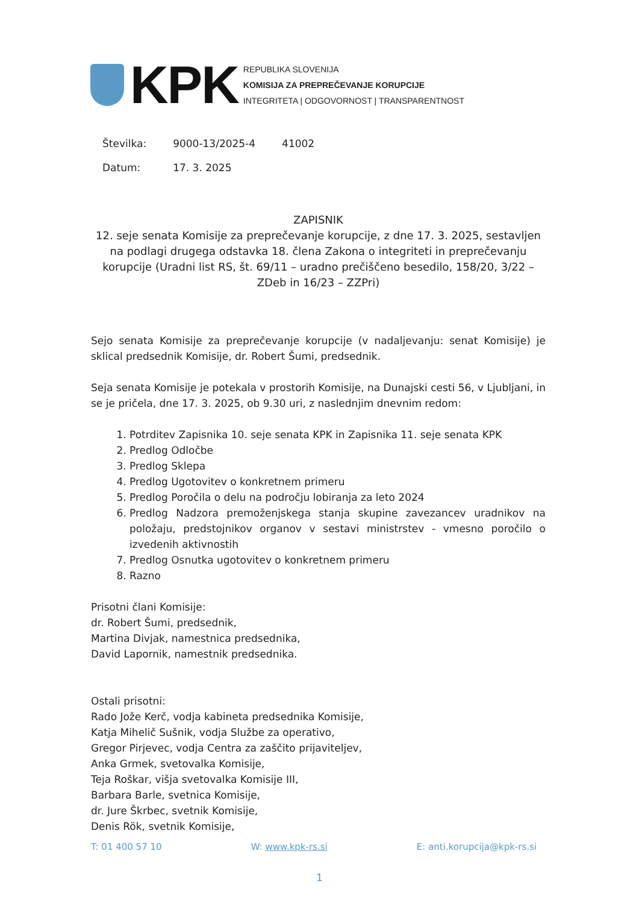KPK
REPUBLIKA SLOVENIJA
KOMISIJA ZA PREPREČEVANJE KORUPCIJE
INTEGRITETA | ODGOVORNOST | TRANSPARENTNOST
| Številka: | 9000-13/2025-4 | 41002 |
| Datum: | 17. 3. 2025 | |
ZAPISNIK
12. seje senata Komisije za preprečevanje korupcije, z dne 17. 3. 2025, sestavljen na podlagi drugega odstavka 18. člena Zakona o integriteti in preprečevanju korupcije (Uradni list RS, št. 69/11 – uradno prečiščeno besedilo, 158/20, 3/22 – ZDeb in 16/23 – ZZPri)
Sejo senata Komisije za preprečevanje korupcije (v nadaljevanju: senat Komisije) je sklical predsednik Komisije, dr. Robert Šumi, predsednik.
Seja senata Komisije je potekala v prostorih Komisije, na Dunajski cesti 56, v Ljubljani, in se je pričela, dne 17. 3. 2025, ob 9.30 uri, z naslednjim dnevnim redom:
1. Potrditev Zapisnika 10. seje senata KPK in Zapisnika 11. seje senata KPK
2. Predlog Odločbe
3. Predlog Sklepa
4. Predlog Ugotovitev o konkretnem primeru
5. Predlog Poročila o delu na področju lobiranja za leto 2024
6. Predlog Nadzora premoženjskega stanja skupine zavezancev uradnikov na položaju, predstojnikov organov v sestavi ministrstev - vmesno poročilo o izvedenih aktivnostih
7. Predlog Osnutka ugotovitev o konkretnem primeru
8. Razno
Prisotni člani Komisije:
dr. Robert Šumi, predsednik,
Martina Divjak, namestnica predsednika,
David Lapornik, namestnik predsednika.
Ostali prisotni:
Rado Jože Kerč, vodja kabineta predsednika Komisije,
Katja Mihelič Sušnik, vodja Službe za operativo,
Gregor Pirjevec, vodja Centra za zaščito prijaviteljev,
Anka Grmek, svetovalka Komisije,
Teja Roškar, višja svetovalka Komisije III,
Barbara Barle, svetnica Komisije,
dr. Jure Škrbec, svetnik Komisije,
Denis Rök, svetnik Komisije,
T: 01 400 57 10 W: www.kpk-rs.si E: anti.korupcija@kpk-rs.si
1